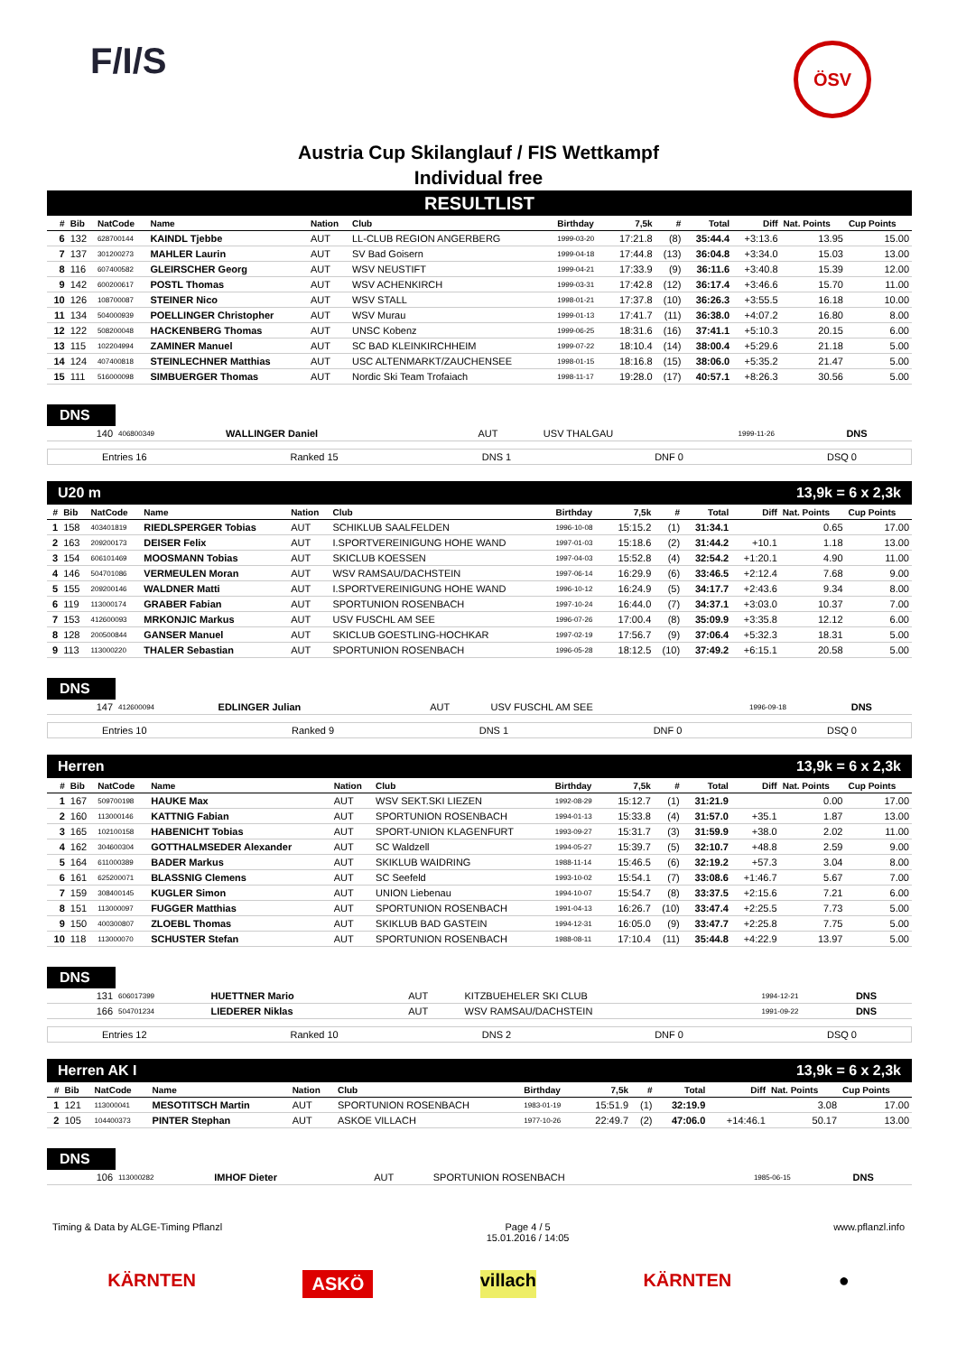F/I/S
ÖSV
Austria Cup Skilanglauf / FIS Wettkampf
Individual free
RESULTLIST
| # | Bib | NatCode | Name | Nation | Club | Birthday | 7,5k | # | Total | Diff | Nat. Points | Cup Points |
| --- | --- | --- | --- | --- | --- | --- | --- | --- | --- | --- | --- | --- |
| 6 | 132 | 628700144 | KAINDL Tjebbe | AUT | LL-CLUB REGION ANGERBERG | 1999-03-20 | 17:21.8 | (8) | 35:44.4 | +3:13.6 | 13.95 | 15.00 |
| 7 | 137 | 301200273 | MAHLER Laurin | AUT | SV Bad Goisern | 1999-04-18 | 17:44.8 | (13) | 36:04.8 | +3:34.0 | 15.03 | 13.00 |
| 8 | 116 | 607400582 | GLEIRSCHER Georg | AUT | WSV NEUSTIFT | 1999-04-21 | 17:33.9 | (9) | 36:11.6 | +3:40.8 | 15.39 | 12.00 |
| 9 | 142 | 600200617 | POSTL Thomas | AUT | WSV ACHENKIRCH | 1999-03-31 | 17:42.8 | (12) | 36:17.4 | +3:46.6 | 15.70 | 11.00 |
| 10 | 126 | 108700087 | STEINER Nico | AUT | WSV STALL | 1998-01-21 | 17:37.8 | (10) | 36:26.3 | +3:55.5 | 16.18 | 10.00 |
| 11 | 134 | 504000939 | POELLINGER Christopher | AUT | WSV Murau | 1999-01-13 | 17:41.7 | (11) | 36:38.0 | +4:07.2 | 16.80 | 8.00 |
| 12 | 122 | 508200048 | HACKENBERG Thomas | AUT | UNSC Kobenz | 1999-06-25 | 18:31.6 | (16) | 37:41.1 | +5:10.3 | 20.15 | 6.00 |
| 13 | 115 | 102204994 | ZAMINER Manuel | AUT | SC BAD KLEINKIRCHHEIM | 1999-07-22 | 18:10.4 | (14) | 38:00.4 | +5:29.6 | 21.18 | 5.00 |
| 14 | 124 | 407400818 | STEINLECHNER Matthias | AUT | USC ALTENMARKT/ZAUCHENSEE | 1998-01-15 | 18:16.8 | (15) | 38:06.0 | +5:35.2 | 21.47 | 5.00 |
| 15 | 111 | 516000098 | SIMBUERGER Thomas | AUT | Nordic Ski Team Trofaiach | 1998-11-17 | 19:28.0 | (17) | 40:57.1 | +8:26.3 | 30.56 | 5.00 |
DNS
| 140 | 406800349 | WALLINGER Daniel | AUT | USV THALGAU | 1999-11-26 | DNS |
Entries 16 Ranked 15 DNS 1 DNF 0 DSQ 0
U20 m 13,9k = 6 x 2,3k
| # | Bib | NatCode | Name | Nation | Club | Birthday | 7,5k | # | Total | Diff | Nat. Points | Cup Points |
| --- | --- | --- | --- | --- | --- | --- | --- | --- | --- | --- | --- | --- |
| 1 | 158 | 403401819 | RIEDLSPERGER Tobias | AUT | SCHIKLUB SAALFELDEN | 1996-10-08 | 15:15.2 | (1) | 31:34.1 | | 0.65 | 17.00 |
| 2 | 163 | 209200173 | DEISER Felix | AUT | I.SPORTVEREINIGUNG HOHE WAND | 1997-01-03 | 15:18.6 | (2) | 31:44.2 | +10.1 | 1.18 | 13.00 |
| 3 | 154 | 606101469 | MOOSMANN Tobias | AUT | SKICLUB KOESSEN | 1997-04-03 | 15:52.8 | (4) | 32:54.2 | +1:20.1 | 4.90 | 11.00 |
| 4 | 146 | 504701086 | VERMEULEN Moran | AUT | WSV RAMSAU/DACHSTEIN | 1997-06-14 | 16:29.9 | (6) | 33:46.5 | +2:12.4 | 7.68 | 9.00 |
| 5 | 155 | 209200146 | WALDNER Matti | AUT | I.SPORTVEREINIGUNG HOHE WAND | 1996-10-12 | 16:24.9 | (5) | 34:17.7 | +2:43.6 | 9.34 | 8.00 |
| 6 | 119 | 113000174 | GRABER Fabian | AUT | SPORTUNION ROSENBACH | 1997-10-24 | 16:44.0 | (7) | 34:37.1 | +3:03.0 | 10.37 | 7.00 |
| 7 | 153 | 412600093 | MRKONJIC Markus | AUT | USV FUSCHL AM SEE | 1996-07-26 | 17:00.4 | (8) | 35:09.9 | +3:35.8 | 12.12 | 6.00 |
| 8 | 128 | 200500844 | GANSER Manuel | AUT | SKICLUB GOESTLING-HOCHKAR | 1997-02-19 | 17:56.7 | (9) | 37:06.4 | +5:32.3 | 18.31 | 5.00 |
| 9 | 113 | 113000220 | THALER Sebastian | AUT | SPORTUNION ROSENBACH | 1996-05-28 | 18:12.5 | (10) | 37:49.2 | +6:15.1 | 20.58 | 5.00 |
DNS
| 147 | 412600094 | EDLINGER Julian | AUT | USV FUSCHL AM SEE | 1996-09-18 | DNS |
Entries 10 Ranked 9 DNS 1 DNF 0 DSQ 0
Herren 13,9k = 6 x 2,3k
| # | Bib | NatCode | Name | Nation | Club | Birthday | 7,5k | # | Total | Diff | Nat. Points | Cup Points |
| --- | --- | --- | --- | --- | --- | --- | --- | --- | --- | --- | --- | --- |
| 1 | 167 | 509700198 | HAUKE Max | AUT | WSV SEKT.SKI LIEZEN | 1992-08-29 | 15:12.7 | (1) | 31:21.9 | | 0.00 | 17.00 |
| 2 | 160 | 113000146 | KATTNIG Fabian | AUT | SPORTUNION ROSENBACH | 1994-01-13 | 15:33.8 | (4) | 31:57.0 | +35.1 | 1.87 | 13.00 |
| 3 | 165 | 102100158 | HABENICHT Tobias | AUT | SPORT-UNION KLAGENFURT | 1993-09-27 | 15:31.7 | (3) | 31:59.9 | +38.0 | 2.02 | 11.00 |
| 4 | 162 | 304600304 | GOTTHALMSEDER Alexander | AUT | SC Waldzell | 1994-05-27 | 15:39.7 | (5) | 32:10.7 | +48.8 | 2.59 | 9.00 |
| 5 | 164 | 611000389 | BADER Markus | AUT | SKIKLUB WAIDRING | 1988-11-14 | 15:46.5 | (6) | 32:19.2 | +57.3 | 3.04 | 8.00 |
| 6 | 161 | 625200071 | BLASSNIG Clemens | AUT | SC Seefeld | 1993-10-02 | 15:54.1 | (7) | 33:08.6 | +1:46.7 | 5.67 | 7.00 |
| 7 | 159 | 308400145 | KUGLER Simon | AUT | UNION Liebenau | 1994-10-07 | 15:54.7 | (8) | 33:37.5 | +2:15.6 | 7.21 | 6.00 |
| 8 | 151 | 113000097 | FUGGER Matthias | AUT | SPORTUNION ROSENBACH | 1991-04-13 | 16:26.7 | (10) | 33:47.4 | +2:25.5 | 7.73 | 5.00 |
| 9 | 150 | 400300807 | ZLOEBL Thomas | AUT | SKIKLUB BAD GASTEIN | 1994-12-31 | 16:05.0 | (9) | 33:47.7 | +2:25.8 | 7.75 | 5.00 |
| 10 | 118 | 113000070 | SCHUSTER Stefan | AUT | SPORTUNION ROSENBACH | 1988-08-11 | 17:10.4 | (11) | 35:44.8 | +4:22.9 | 13.97 | 5.00 |
DNS
| 131 | 606017399 | HUETTNER Mario | AUT | KITZBUEHELER SKI CLUB | 1994-12-21 | DNS |
| 166 | 504701234 | LIEDERER Niklas | AUT | WSV RAMSAU/DACHSTEIN | 1991-09-22 | DNS |
Entries 12 Ranked 10 DNS 2 DNF 0 DSQ 0
Herren AK I 13,9k = 6 x 2,3k
| # | Bib | NatCode | Name | Nation | Club | Birthday | 7,5k | # | Total | Diff | Nat. Points | Cup Points |
| --- | --- | --- | --- | --- | --- | --- | --- | --- | --- | --- | --- | --- |
| 1 | 121 | 113000041 | MESOTITSCH Martin | AUT | SPORTUNION ROSENBACH | 1983-01-19 | 15:51.9 | (1) | 32:19.9 | | 3.08 | 17.00 |
| 2 | 105 | 104400373 | PINTER Stephan | AUT | ASKOE VILLACH | 1977-10-26 | 22:49.7 | (2) | 47:06.0 | +14:46.1 | 50.17 | 13.00 |
DNS
| 106 | 113000282 | IMHOF Dieter | AUT | SPORTUNION ROSENBACH | 1985-06-15 | DNS |
Timing & Data by ALGE-Timing Pflanzl Page 4 / 5
15.01.2016 / 14:05 www.pflanzl.info
KÄRNTEN ASKÖ villach KÄRNTEN ●